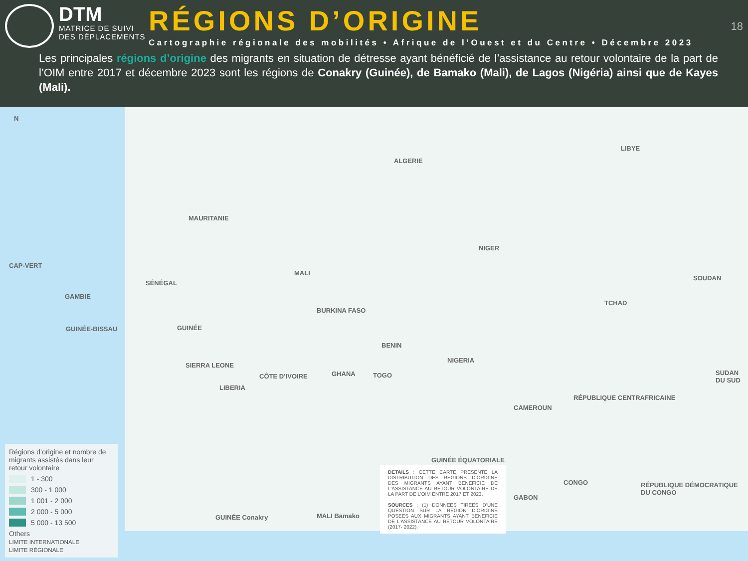DTM
MATRICE DE SUIVI
DES DÉPLACEMENTS
RÉGIONS D’ORIGINE
Cartographie régionale des mobilités • Afrique de l’Ouest et du Centre • Décembre 2023
18
Les principales régions d’origine des migrants en situation de détresse ayant bénéficié de l’assistance au retour volontaire de la part de l’OIM entre 2017 et décembre 2023 sont les régions de Conakry (Guinée), de Bamako (Mali), de Lagos (Nigéria) ainsi que de Kayes (Mali).
N
ALGERIE
LIBYE
MAURITANIE
MALI
NIGER
CAP-VERT
SÉNÉGAL
GAMBIE
BURKINA FASO
GUINÉE-BISSAU GUINÉE
TCHAD
SOUDAN
BENIN
NIGERIA
SIERRA LEONE
CÔTE D’IVOIRE GHANA TOGO
LIBERIA
SUDAN DU SUD
RÉPUBLIQUE CENTRAFRICAINE
CAMEROUN
GUINÉE ÉQUATORIALE
CONGO
GABON
RÉPUBLIQUE DÉMOCRATIQUE DU CONGO
Régions d’origine et nombre de migrants assistés dans leur retour volontaire
1 - 300
300 - 1 000
1 001 - 2 000
2 000 - 5 000
5 000 - 13 500
Others
LIMITE INTERNATIONALE
LIMITE RÉGIONALE
GUINÉE Conakry MALI Bamako
DETAILS : CETTE CARTE PRESENTE LA DISTRIBUTION DES REGIONS D’ORIGINE DES MIGRANTS AYANT BENEFICIE DE L’ASSISTANCE AU RETOUR VOLONTAIRE DE LA PART DE L’OIM ENTRE 2017 ET 2023.
SOURCES : (1) DONNEES TIREES D’UNE QUESTION SUR LA REGION D’ORIGINE POSEES AUX MIGRANTS AYANT BENEFICIE DE L’ASSISTANCE AU RETOUR VOLONTAIRE (2017- 2022).